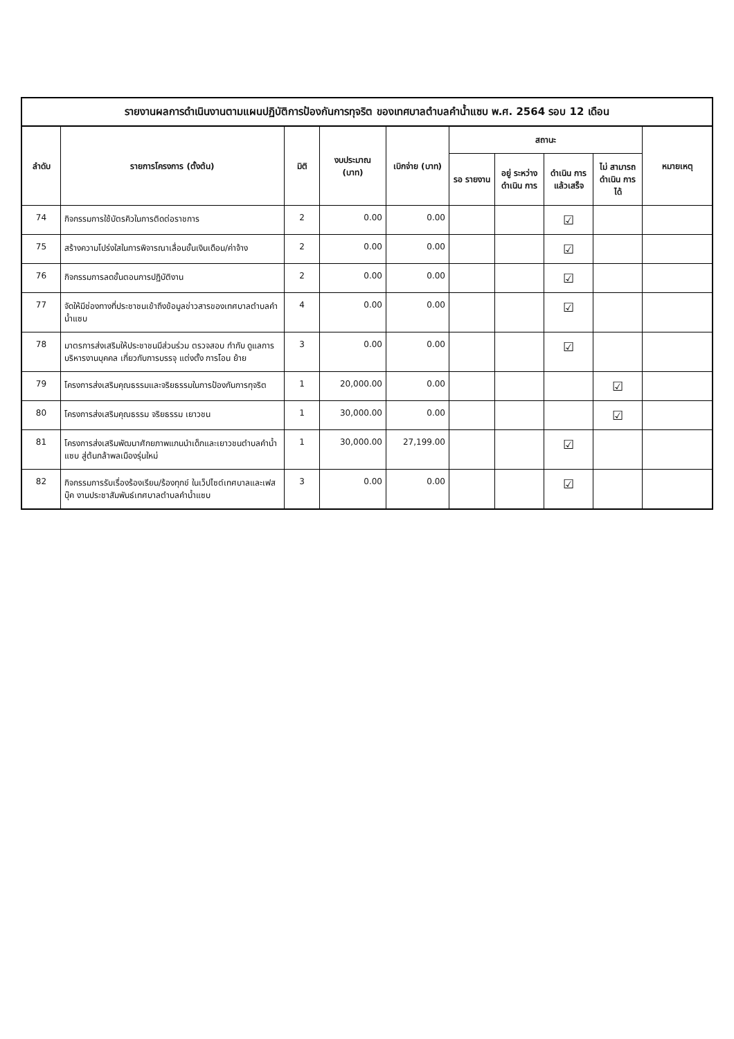รายงานผลการดำเนินงานตามแผนปฏิบัติการป้องกันการทุจริต ของเทศบาลตำบลคำน้ำแซบ พ.ศ. 2564 รอบ 12 เดือน
| ลำดับ | รายการโครงการ (ตั้งต้น) | มิติ | งบประมาณ (บาท) | เบิกจ่าย (บาท) | สถานะ | | | | หมายเหตุ |
| --- | --- | --- | --- | --- | --- | --- | --- | --- | --- |
| | | | | | รอ รายงาน | อยู่ ระหว่าง ดำเนิน การ | ดำเนิน การ แล้วเสร็จ | ไม่ สามารถ ดำเนิน การได้ | |
| 74 | กิจกรรมการใช้บัตรคิวในการติดต่อราชการ | 2 | 0.00 | 0.00 | | | ☑ | | |
| 75 | สร้างความโปร่งใสในการพิจารณาเลื่อนขั้นเงินเดือน/ค่าจ้าง | 2 | 0.00 | 0.00 | | | ☑ | | |
| 76 | กิจกรรมการลดขั้นตอนการปฏิบัติงาน | 2 | 0.00 | 0.00 | | | ☑ | | |
| 77 | จัดให้มีช่องทางที่ประชาชนเข้าถึงข้อมูลข่าวสารของเทศบาลตำบลคำน้ำแซบ | 4 | 0.00 | 0.00 | | | ☑ | | |
| 78 | มาตรการส่งเสริมให้ประชาชนมีส่วนร่วม ตรวจสอบ กำกับ ดูแลการบริหารงานบุคคล เกี่ยวกับการบรรจุ แต่งตั้ง การโอน ย้าย | 3 | 0.00 | 0.00 | | | ☑ | | |
| 79 | โครงการส่งเสริมคุณธรรมและจริยธรรมในการป้องกันการทุจริต | 1 | 20,000.00 | 0.00 | | | | ☑ | |
| 80 | โครงการส่งเสริมคุณธรรม จริยธรรม เยาวชน | 1 | 30,000.00 | 0.00 | | | | ☑ | |
| 81 | โครงการส่งเสริมพัฒนาศักยภาพแกนนำเด็กและเยาวชนตำบลคำน้ำแซบ สู่ต้นกล้าพลเมืองรุ่นใหม่ | 1 | 30,000.00 | 27,199.00 | | | ☑ | | |
| 82 | กิจกรรมการรับเรื่องร้องเรียน/ร้องทุกข์ ในเว็ปไซต์เทศบาลและเฟสบุ๊ค งานประชาสัมพันธ์เทศบาลตำบลคำน้ำแซบ | 3 | 0.00 | 0.00 | | | ☑ | | |